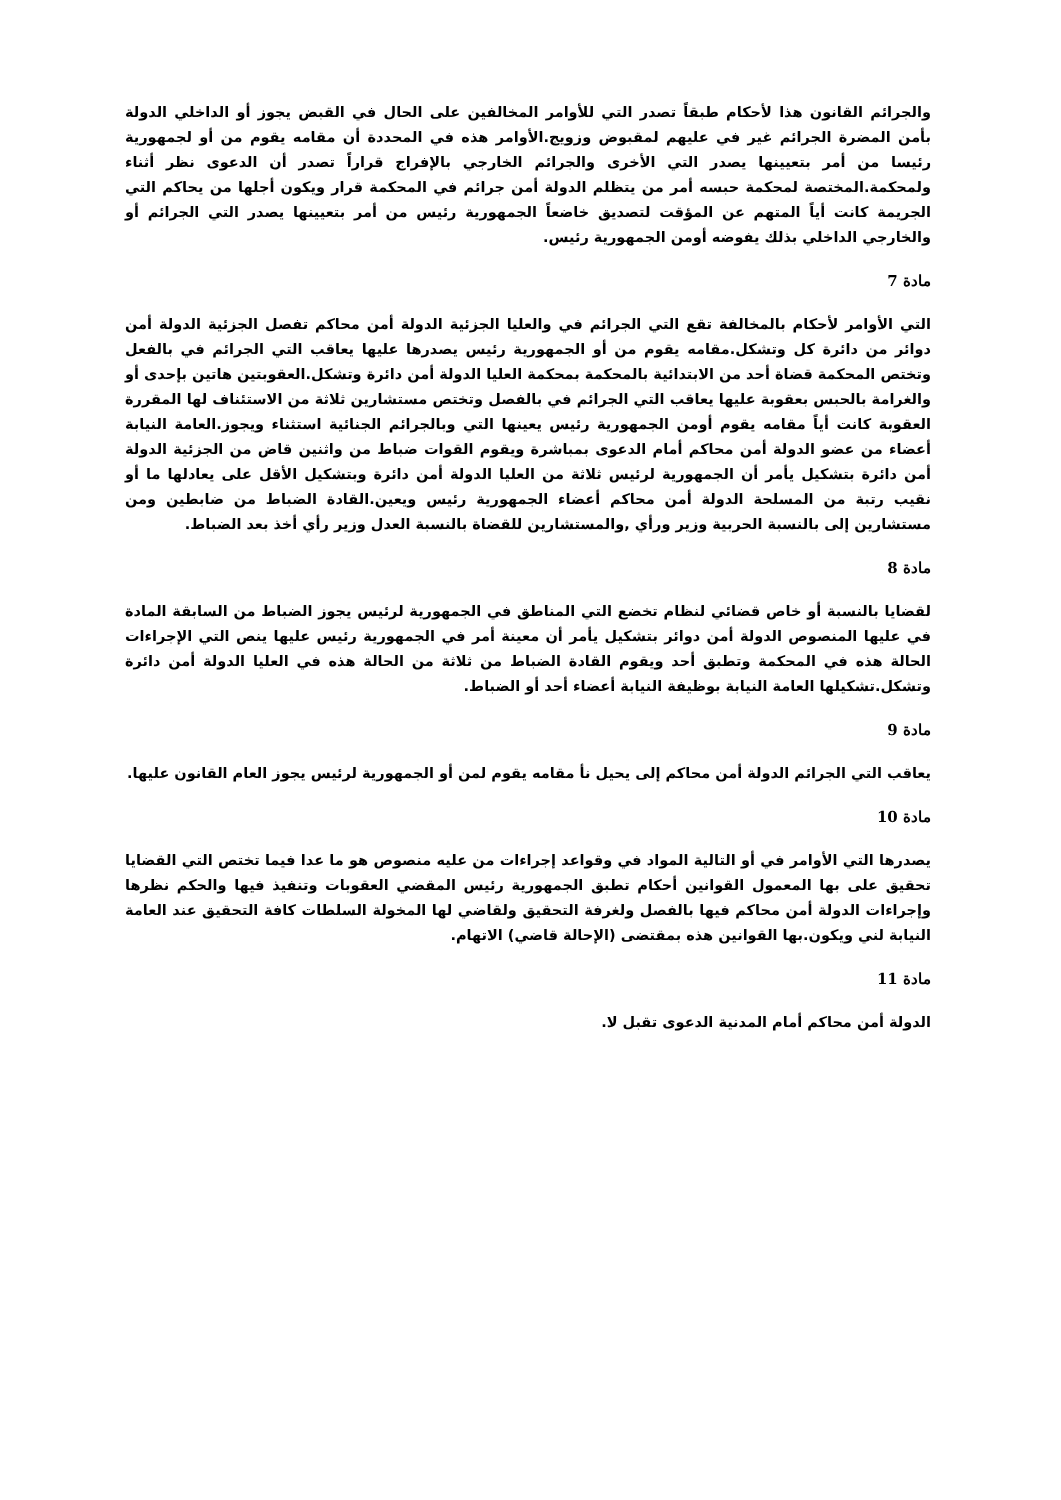والجرائم القانون هذا لأحكام طبقاً تصدر التي للأوامر المخالفين على الحال في القبض يجوز أو الداخلي الدولة بأمن المضرة الجرائم غير في عليهم لمقبوض وزويج.الأوامر هذه في المحددة أن مقامه يقوم من أو لجمهورية رئيسا من أمر بتعيينها يصدر التي الأخرى والجرائم الخارجي بالإفراج قراراً تصدر أن الدعوى نظر أثناء ولمحكمة.المختصة لمحكمة حبسه أمر من يتظلم الدولة أمن جرائم في المحكمة قرار ويكون أجلها من يحاكم التي الجريمة كانت أياً المتهم عن المؤقت لتصديق خاضعاً الجمهورية رئيس من أمر بتعيينها يصدر التي الجرائم أو والخارجي الداخلي بذلك يفوضه أومن الجمهورية رئيس.
مادة 7
التي الأوامر لأحكام بالمخالفة تقع التي الجرائم في والعليا الجزئية الدولة أمن محاكم تفصل الجزئية الدولة أمن دوائر من دائرة كل وتشكل.مقامه يقوم من أو الجمهورية رئيس يصدرها عليها يعاقب التي الجرائم في بالفعل وتختص المحكمة قضاة أحد من الابتدائية بالمحكمة بمحكمة العليا الدولة أمن دائرة وتشكل.العقوبتين هاتين بإحدى أو والغرامة بالحبس بعقوبة عليها يعاقب التي الجرائم في بالفصل وتختص مستشارين ثلاثة من الاستئناف لها المقررة العقوبة كانت أياً مقامه يقوم أومن الجمهورية رئيس يعينها التي وبالجرائم الجنائية استثناء ويجوز.العامة النيابة أعضاء من عضو الدولة أمن محاكم أمام الدعوى بمباشرة ويقوم القوات ضباط من واثنين قاض من الجزئية الدولة أمن دائرة بتشكيل يأمر أن الجمهورية لرئيس ثلاثة من العليا الدولة أمن دائرة وبتشكيل الأقل على يعادلها ما أو نقيب رتبة من المسلحة الدولة أمن محاكم أعضاء الجمهورية رئيس ويعين.القادة الضباط من ضابطين ومن مستشارين إلى بالنسبة الحربية وزير ورأي ,والمستشارين للقضاة بالنسبة العدل وزير رأي أخذ بعد الضباط.
مادة 8
لقضايا بالنسبة أو خاص قضائي لنظام تخضع التي المناطق في الجمهورية لرئيس يجوز الضباط من السابقة المادة في عليها المنصوص الدولة أمن دوائر بتشكيل يأمر أن معينة أمر في الجمهورية رئيس عليها ينص التي الإجراءات الحالة هذه في المحكمة وتطبق أحد ويقوم القادة الضباط من ثلاثة من الحالة هذه في العليا الدولة أمن دائرة وتشكل.تشكيلها العامة النيابة بوظيفة النيابة أعضاء أحد أو الضباط.
مادة 9
يعاقب التي الجرائم الدولة أمن محاكم إلى يحيل نأ مقامه يقوم لمن أو الجمهورية لرئيس يجوز العام القانون عليها.
مادة 10
يصدرها التي الأوامر في أو التالية المواد في وقواعد إجراءات من عليه منصوص هو ما عدا فيما تختص التي القضايا تحقيق على بها المعمول القوانين أحكام تطبق الجمهورية رئيس المقضي العقوبات وتنفيذ فيها والحكم نظرها وإجراءات الدولة أمن محاكم فيها بالفصل ولغرفة التحقيق ولقاضي لها المخولة السلطات كافة التحقيق عند العامة النيابة لني ويكون.بها القوانين هذه بمقتضى (الإحالة قاضي) الاتهام.
مادة 11
الدولة أمن محاكم أمام المدنية الدعوى تقبل لا.